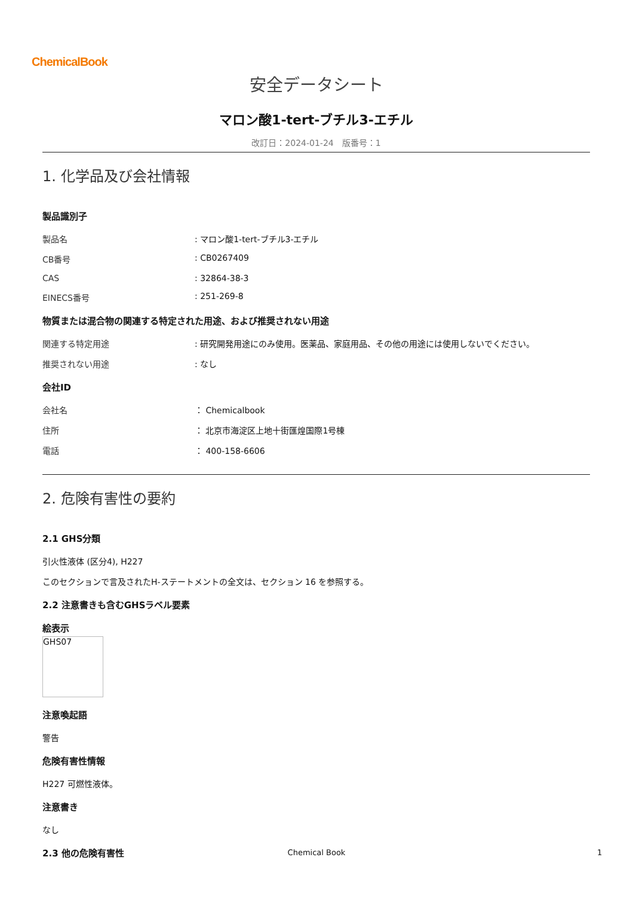ChemicalBook
安全データシート
マロン酸1-tert-ブチル3-エチル
改訂日：2024-01-24　版番号：1
1. 化学品及び会社情報
製品識別子
製品名 : マロン酸1-tert-ブチル3-エチル
CB番号 : CB0267409
CAS : 32864-38-3
EINECS番号 : 251-269-8
物質または混合物の関連する特定された用途、および推奨されない用途
関連する特定用途 : 研究開発用途にのみ使用。医薬品、家庭用品、その他の用途には使用しないでください。
推奨されない用途 : なし
会社ID
会社名 ： Chemicalbook
住所 ： 北京市海淀区上地十街匯煌国際1号棟
電話 ： 400-158-6606
2. 危険有害性の要約
2.1 GHS分類
引火性液体 (区分4), H227
このセクションで言及されたH-ステートメントの全文は、セクション 16 を参照する。
2.2 注意書きも含むGHSラベル要素
絵表示
GHS07
注意喚起語
警告
危険有害性情報
H227 可燃性液体。
注意書き
なし
2.3 他の危険有害性
Chemical Book 1